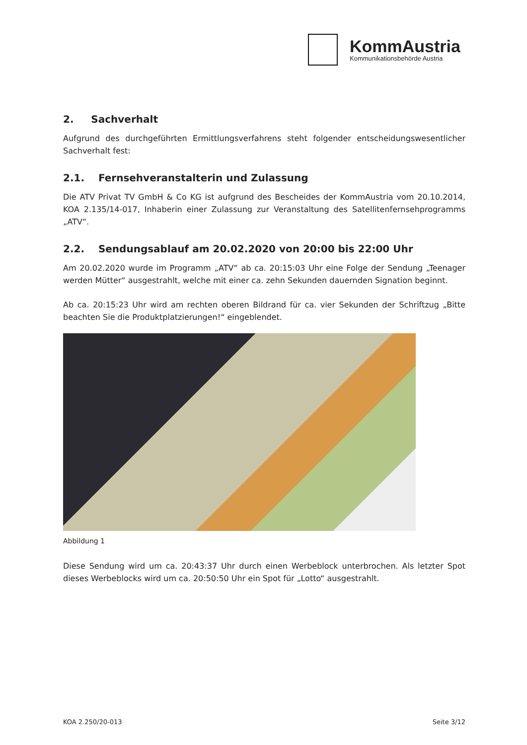KommAustria
Kommunikationsbehörde Austria
2. Sachverhalt
Aufgrund des durchgeführten Ermittlungsverfahrens steht folgender entscheidungswesentlicher Sachverhalt fest:
2.1. Fernsehveranstalterin und Zulassung
Die ATV Privat TV GmbH & Co KG ist aufgrund des Bescheides der KommAustria vom 20.10.2014, KOA 2.135/14-017, Inhaberin einer Zulassung zur Veranstaltung des Satellitenfernsehprogramms „ATV“.
2.2. Sendungsablauf am 20.02.2020 von 20:00 bis 22:00 Uhr
Am 20.02.2020 wurde im Programm „ATV“ ab ca. 20:15:03 Uhr eine Folge der Sendung „Teenager werden Mütter“ ausgestrahlt, welche mit einer ca. zehn Sekunden dauernden Signation beginnt.
Ab ca. 20:15:23 Uhr wird am rechten oberen Bildrand für ca. vier Sekunden der Schriftzug „Bitte beachten Sie die Produktplatzierungen!“ eingeblendet.
Abbildung 1
Diese Sendung wird um ca. 20:43:37 Uhr durch einen Werbeblock unterbrochen. Als letzter Spot dieses Werbeblocks wird um ca. 20:50:50 Uhr ein Spot für „Lotto“ ausgestrahlt.
KOA 2.250/20-013 Seite 3/12